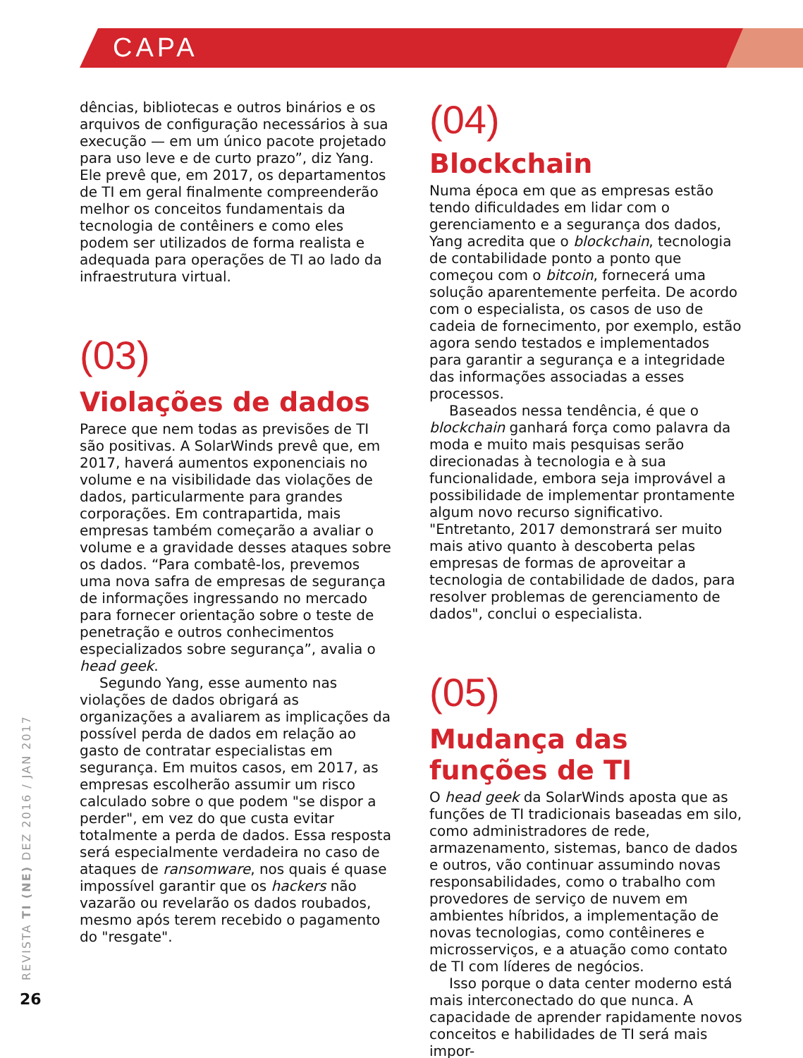CAPA
dências, bibliotecas e outros binários e os arquivos de configuração necessários à sua execução — em um único pacote projetado para uso leve e de curto prazo”, diz Yang. Ele prevê que, em 2017, os departamentos de TI em geral finalmente compreenderão melhor os conceitos fundamentais da tecnologia de contêiners e como eles podem ser utilizados de forma realista e adequada para operações de TI ao lado da infraestrutura virtual.
(03)
Violações de dados
Parece que nem todas as previsões de TI são positivas. A SolarWinds prevê que, em 2017, haverá aumentos exponenciais no volume e na visibilidade das violações de dados, particularmente para grandes corporações. Em contrapartida, mais empresas também começarão a avaliar o volume e a gravidade desses ataques sobre os dados. “Para combatê-los, prevemos uma nova safra de empresas de segurança de informações ingressando no mercado para fornecer orientação sobre o teste de penetração e outros conhecimentos especializados sobre segurança”, avalia o head geek.
Segundo Yang, esse aumento nas violações de dados obrigará as organizações a avaliarem as implicações da possível perda de dados em relação ao gasto de contratar especialistas em segurança. Em muitos casos, em 2017, as empresas escolherão assumir um risco calculado sobre o que podem "se dispor a perder", em vez do que custa evitar totalmente a perda de dados. Essa resposta será especialmente verdadeira no caso de ataques de ransomware, nos quais é quase impossível garantir que os hackers não vazarão ou revelarão os dados roubados, mesmo após terem recebido o pagamento do "resgate".
(04)
Blockchain
Numa época em que as empresas estão tendo dificuldades em lidar com o gerenciamento e a segurança dos dados, Yang acredita que o blockchain, tecnologia de contabilidade ponto a ponto que começou com o bitcoin, fornecerá uma solução aparentemente perfeita. De acordo com o especialista, os casos de uso de cadeia de fornecimento, por exemplo, estão agora sendo testados e implementados para garantir a segurança e a integridade das informações associadas a esses processos.
Baseados nessa tendência, é que o blockchain ganhará força como palavra da moda e muito mais pesquisas serão direcionadas à tecnologia e à sua funcionalidade, embora seja improvável a possibilidade de implementar prontamente algum novo recurso significativo. "Entretanto, 2017 demonstrará ser muito mais ativo quanto à descoberta pelas empresas de formas de aproveitar a tecnologia de contabilidade de dados, para resolver problemas de gerenciamento de dados", conclui o especialista.
(05)
Mudança das funções de TI
O head geek da SolarWinds aposta que as funções de TI tradicionais baseadas em silo, como administradores de rede, armazenamento, sistemas, banco de dados e outros, vão continuar assumindo novas responsabilidades, como o trabalho com provedores de serviço de nuvem em ambientes híbridos, a implementação de novas tecnologias, como contêineres e microsserviços, e a atuação como contato de TI com líderes de negócios.
Isso porque o data center moderno está mais interconectado do que nunca. A capacidade de aprender rapidamente novos conceitos e habilidades de TI será mais impor-
REVISTA TI (NE) DEZ 2016 / JAN 2017
26